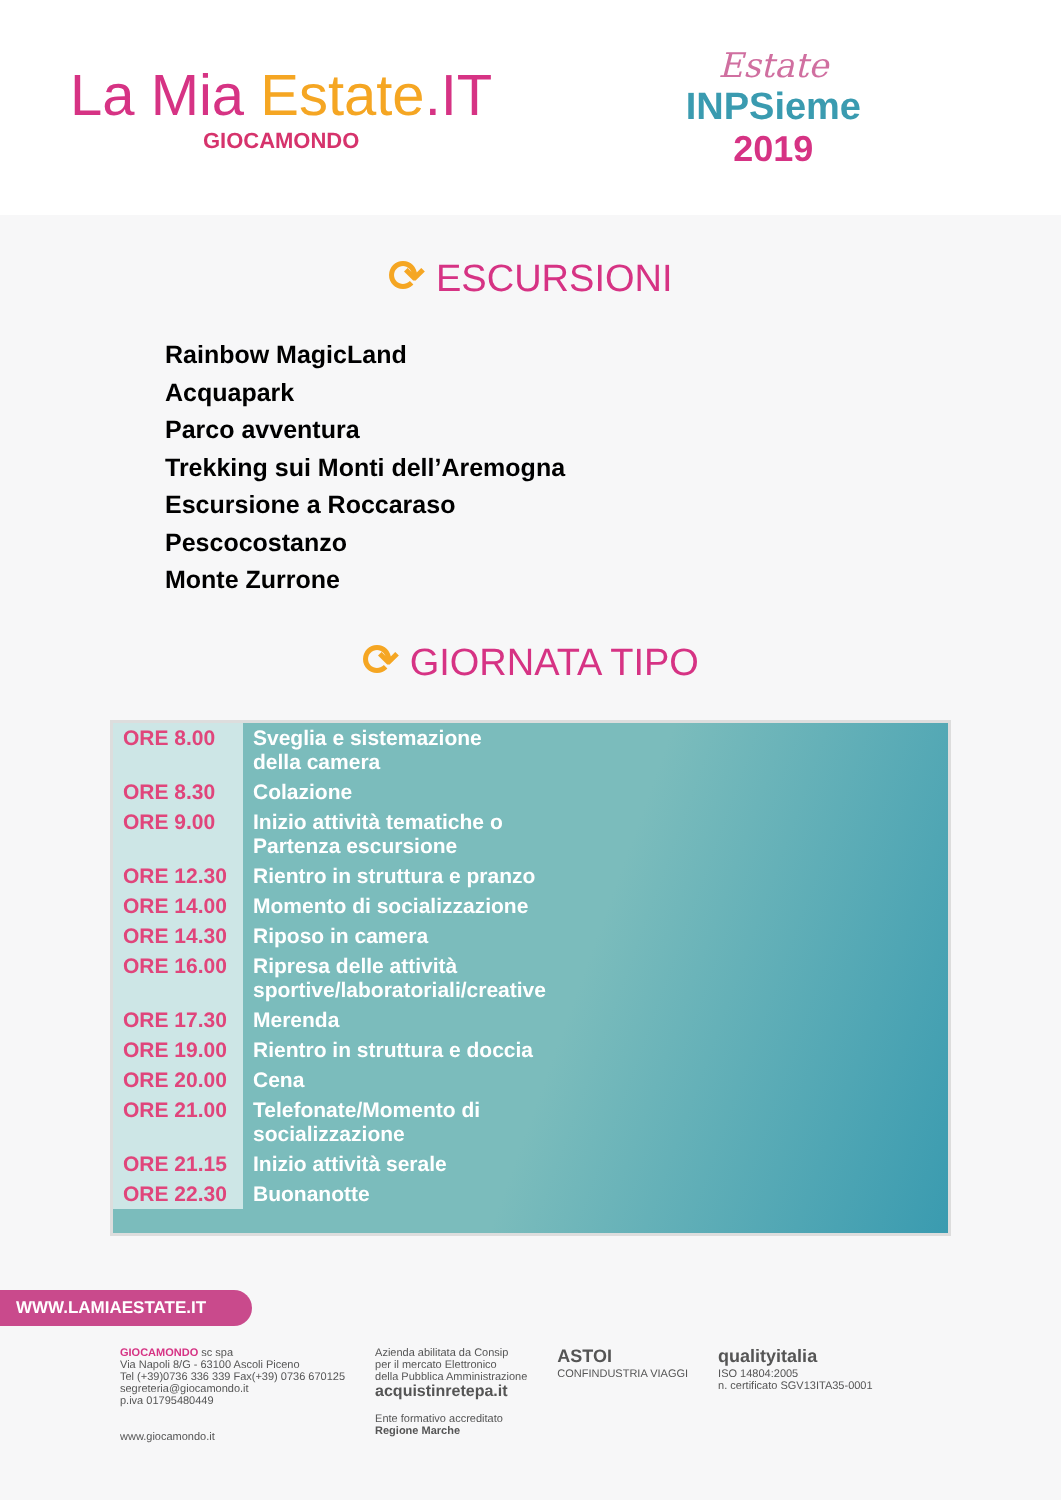La Mia Estate.IT
GIOCAMONDO
Estate
INPSieme
2019
⟳ ESCURSIONI
Rainbow MagicLand
Acquapark
Parco avventura
Trekking sui Monti dell’Aremogna
Escursione a Roccaraso
Pescocostanzo
Monte Zurrone
⟳ GIORNATA TIPO
| ORE 8.00 | Sveglia e sistemazione della camera |
| ORE 8.30 | Colazione |
| ORE 9.00 | Inizio attività tematiche o Partenza escursione |
| ORE 12.30 | Rientro in struttura e pranzo |
| ORE 14.00 | Momento di socializzazione |
| ORE 14.30 | Riposo in camera |
| ORE 16.00 | Ripresa delle attività sportive/laboratoriali/creative |
| ORE 17.30 | Merenda |
| ORE 19.00 | Rientro in struttura e doccia |
| ORE 20.00 | Cena |
| ORE 21.00 | Telefonate/Momento di socializzazione |
| ORE 21.15 | Inizio attività serale |
| ORE 22.30 | Buonanotte |
WWW.LAMIAESTATE.IT
GIOCAMONDO sc spa
Via Napoli 8/G - 63100 Ascoli Piceno
Tel (+39)0736 336 339 Fax(+39) 0736 670125
segreteria@giocamondo.it
p.iva 01795480449
www.giocamondo.it
Azienda abilitata da Consip
per il mercato Elettronico
della Pubblica Amministrazione
acquistinretepa.it
Ente formativo accreditato
Regione Marche
ASTOI
CONFINDUSTRIA VIAGGI
qualityitalia
ISO 14804:2005
n. certificato SGV13ITA35-0001